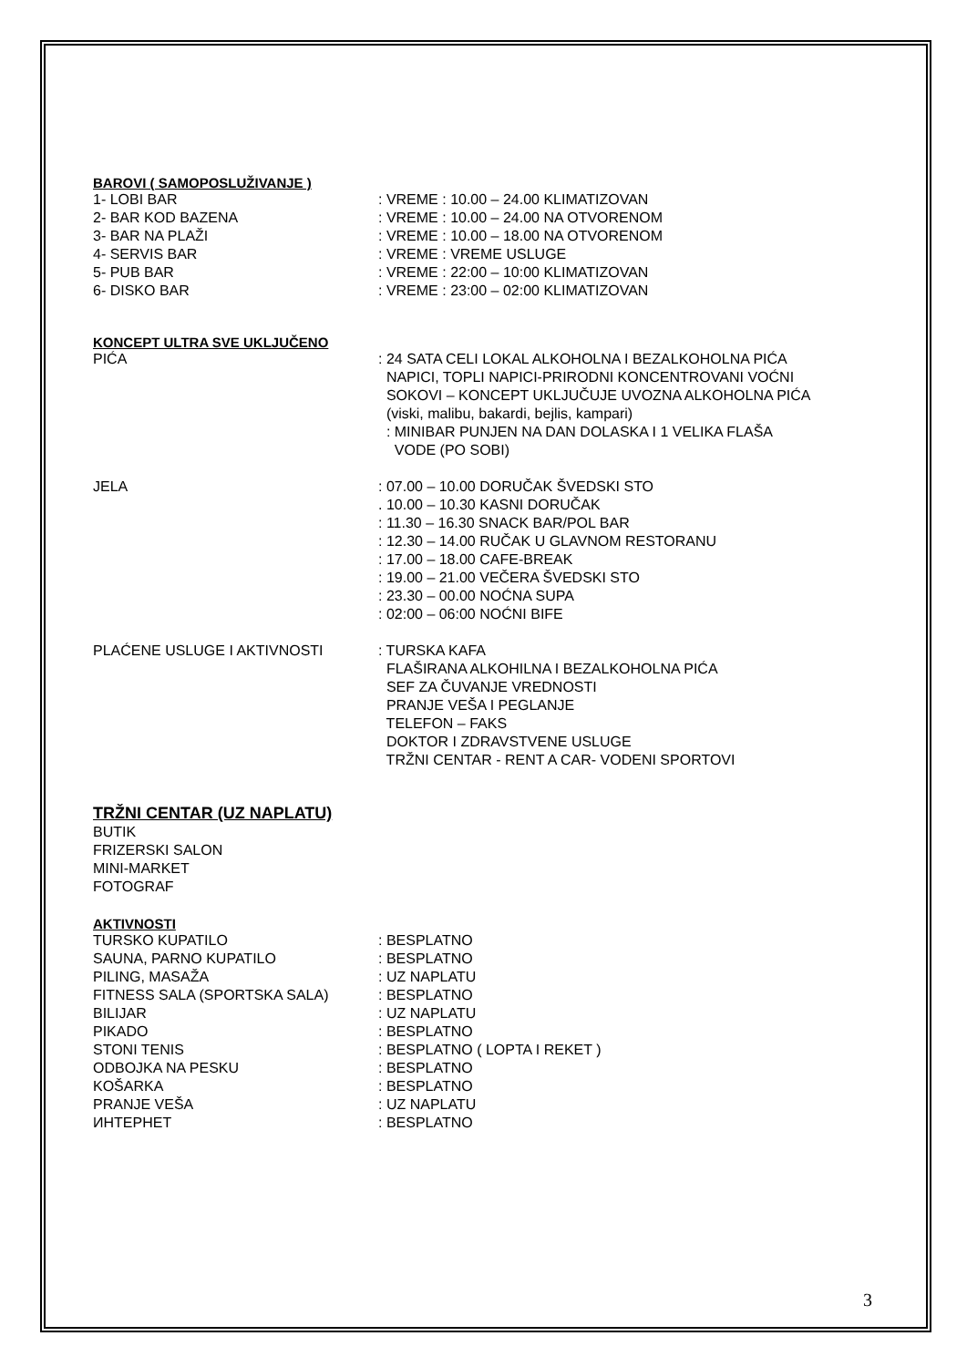BAROVI ( SAMOPOSLUŽIVANJE )
| 1- LOBI BAR | : VREME : 10.00 – 24.00 KLIMATIZOVAN |
| 2- BAR KOD BAZENA | : VREME : 10.00 – 24.00 NA OTVORENOM |
| 3- BAR NA PLAŽI | : VREME : 10.00 – 18.00 NA OTVORENOM |
| 4- SERVIS BAR | : VREME : VREME USLUGE |
| 5- PUB BAR | : VREME : 22:00 – 10:00 KLIMATIZOVAN |
| 6- DISKO BAR | : VREME : 23:00 – 02:00 KLIMATIZOVAN |
KONCEPT ULTRA SVE UKLJUČENO
| PIĆA | : 24 SATA CELI LOKAL ALKOHOLNA I BEZALKOHOLNA PIĆA NAPICI, TOPLI NAPICI-PRIRODNI KONCENTROVANI VOĆNI SOKOVI – KONCEPT UKLJUČUJE UVOZNA ALKOHOLNA PIĆA (viski, malibu, bakardi, bejlis, kampari) : MINIBAR PUNJEN NA DAN DOLASKA I 1 VELIKA FLAŠA VODE (PO SOBI) |
| JELA | : 07.00 – 10.00 DORUČAK ŠVEDSKI STO . 10.00 – 10.30 KASNI DORUČAK : 11.30 – 16.30 SNACK BAR/POL BAR : 12.30 – 14.00 RUČAK U GLAVNOM RESTORANU : 17.00 – 18.00 CAFE-BREAK : 19.00 – 21.00 VEČERA ŠVEDSKI STO : 23.30 – 00.00 NOĆNA SUPA : 02:00 – 06:00 NOĆNI BIFE |
| PLAĆENE USLUGE I AKTIVNOSTI | : TURSKA KAFA FLAŠIRANA ALKOHILNA I BEZALKOHOLNA PIĆA SEF ZA ČUVANJE VREDNOSTI PRANJE VEŠA I PEGLANJE TELEFON – FAKS DOKTOR I ZDRAVSTVENE USLUGE TRŽNI CENTAR - RENT A CAR- VODENI SPORTOVI |
TRŽNI CENTAR (UZ NAPLATU)
BUTIK
FRIZERSKI SALON
MINI-MARKET
FOTOGRAF
AKTIVNOSTI
| TURSKO KUPATILO | : BESPLATNO |
| SAUNA, PARNO KUPATILO | : BESPLATNO |
| PILING, MASAŽA | : UZ NAPLATU |
| FITNESS SALA (SPORTSKA SALA) | : BESPLATNO |
| BILIJAR | : UZ NAPLATU |
| PIKADO | : BESPLATNO |
| STONI TENIS | : BESPLATNO ( LOPTA I REKET ) |
| ODBOJKA NA PESKU | : BESPLATNO |
| KOŠARKA | : BESPLATNO |
| PRANJE VEŠA | : UZ NAPLATU |
| ИНТЕРНЕТ | : BESPLATNO |
3